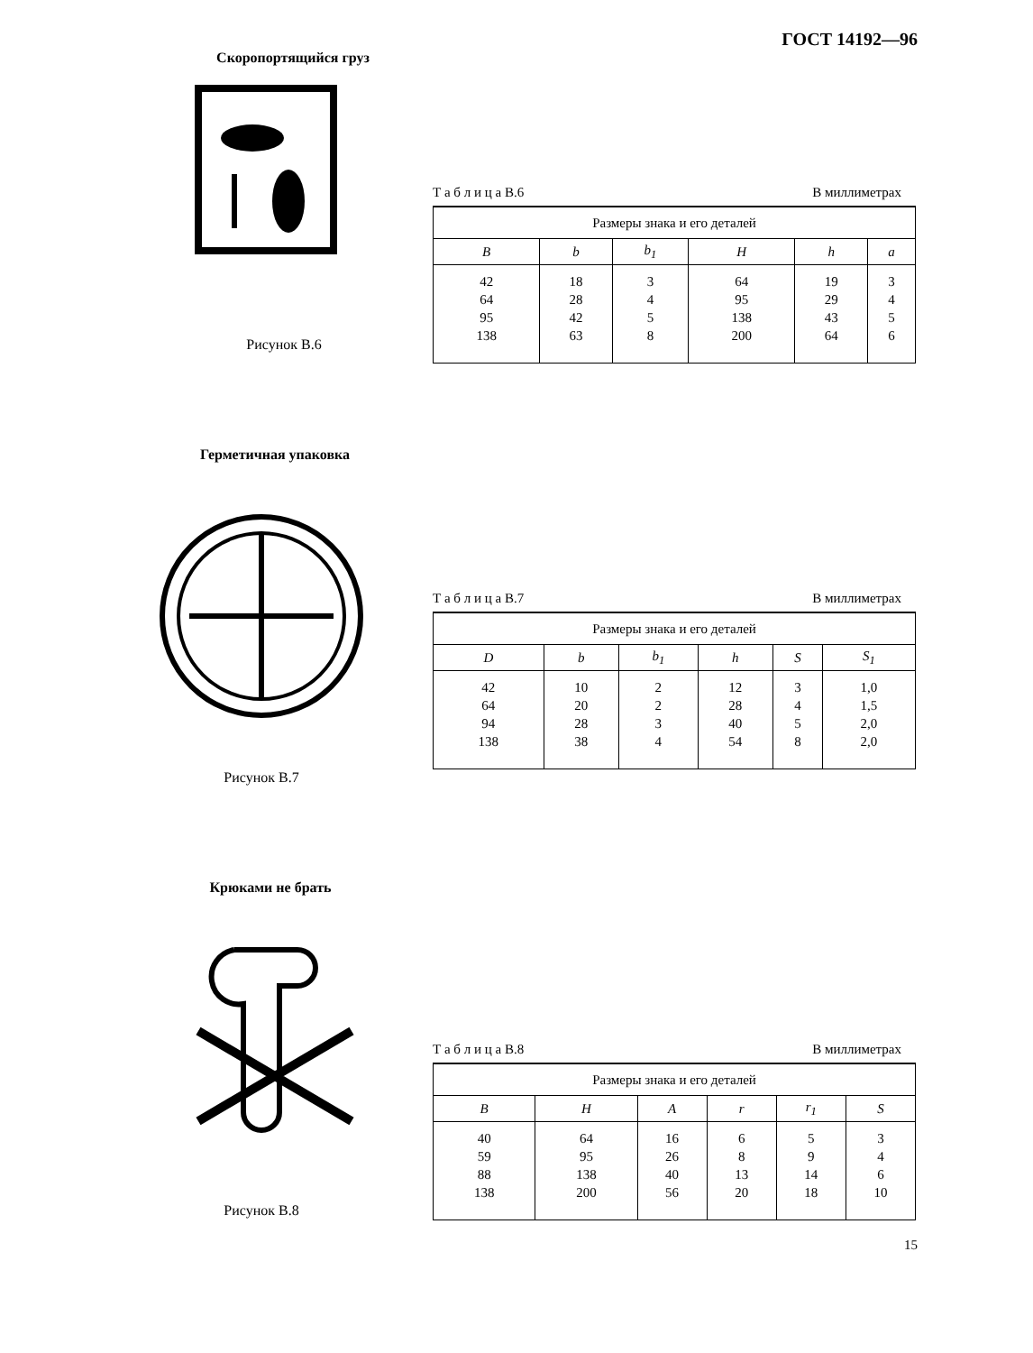ГОСТ 14192—96
Скоропортящийся груз
Рисунок В.6
Т а б л и ц а В.6 В миллиметрах
| Размеры знака и его деталей | | | | | |
| --- | --- | --- | --- | --- | --- |
| B | b | b<sub>1</sub> | H | h | a |
| 42 64 95 138 | 18 28 42 63 | 3 4 5 8 | 64 95 138 200 | 19 29 43 64 | 3 4 5 6 |
Герметичная упаковка
Рисунок В.7
Т а б л и ц а В.7 В миллиметрах
| Размеры знака и его деталей | | | | | |
| --- | --- | --- | --- | --- | --- |
| D | b | b<sub>1</sub> | h | S | S<sub>1</sub> |
| 42 64 94 138 | 10 20 28 38 | 2 2 3 4 | 12 28 40 54 | 3 4 5 8 | 1,0 1,5 2,0 2,0 |
Крюками не брать
Рисунок В.8
Т а б л и ц а В.8 В миллиметрах
| Размеры знака и его деталей | | | | | |
| --- | --- | --- | --- | --- | --- |
| B | H | A | r | r<sub>1</sub> | S |
| 40 59 88 138 | 64 95 138 200 | 16 26 40 56 | 6 8 13 20 | 5 9 14 18 | 3 4 6 10 |
15